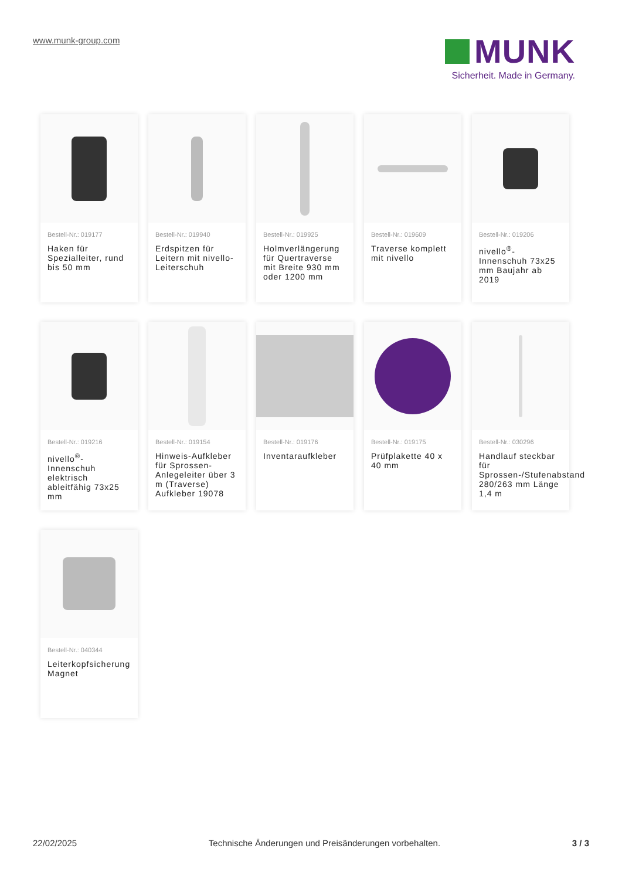www.munk-group.com
MUNK
Sicherheit. Made in Germany.
Bestell-Nr.: 019177
Haken für Spezialleiter, rund bis 50 mm
Bestell-Nr.: 019940
Erdspitzen für Leitern mit nivello-Leiterschuh
Bestell-Nr.: 019925
Holmverlängerung für Quertraverse mit Breite 930 mm oder 1200 mm
Bestell-Nr.: 019609
Traverse komplett mit nivello
Bestell-Nr.: 019206
nivello<sup>®</sup>-Innenschuh 73x25 mm Baujahr ab 2019
Bestell-Nr.: 019216
nivello<sup>®</sup>-Innenschuh elektrisch ableitfähig 73x25 mm
Bestell-Nr.: 019154
Hinweis-Aufkleber für Sprossen-Anlegeleiter über 3 m (Traverse) Aufkleber 19078
Bestell-Nr.: 019176
Inventaraufkleber
Bestell-Nr.: 019175
Prüfplakette 40 x 40 mm
Bestell-Nr.: 030296
Handlauf steckbar für Sprossen-/Stufenabstand 280/263 mm Länge 1,4 m
Bestell-Nr.: 040344
Leiterkopfsicherung Magnet
22/02/2025 Technische Änderungen und Preisänderungen vorbehalten. 3 / 3